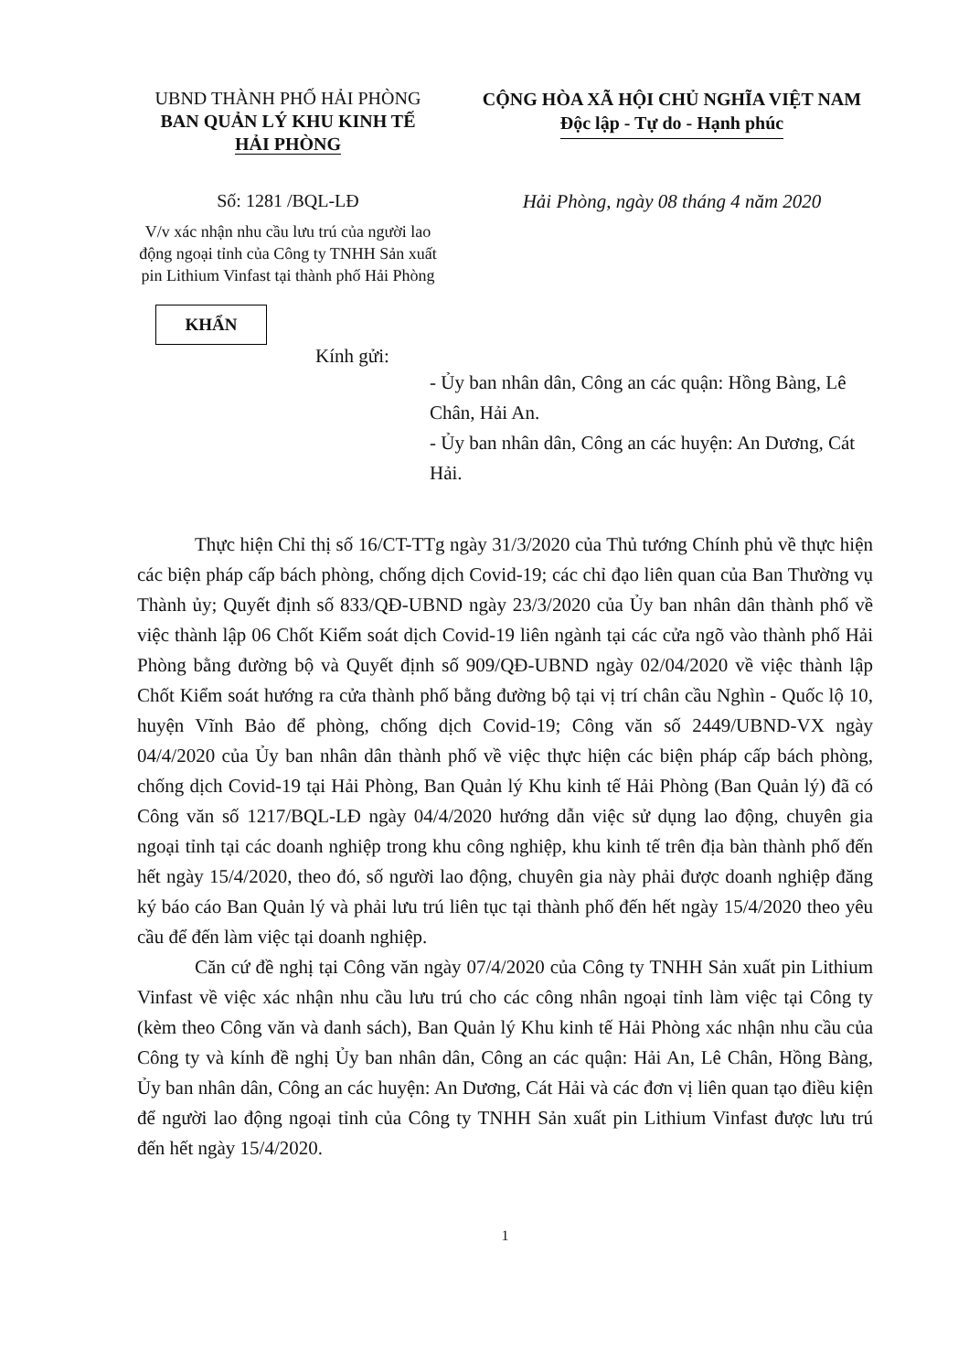UBND THÀNH PHỐ HẢI PHÒNG
BAN QUẢN LÝ KHU KINH TẾ
HẢI PHÒNG
CỘNG HÒA XÃ HỘI CHỦ NGHĨA VIỆT NAM
Độc lập - Tự do - Hạnh phúc
Số: 1281 /BQL-LĐ Hải Phòng, ngày 08 tháng 4 năm 2020
V/v xác nhận nhu cầu lưu trú của người lao động ngoại tỉnh của Công ty TNHH Sản xuất pin Lithium Vinfast tại thành phố Hải Phòng
KHẨN
Kính gửi:
- Ủy ban nhân dân, Công an các quận: Hồng Bàng, Lê Chân, Hải An.
- Ủy ban nhân dân, Công an các huyện: An Dương, Cát Hải.
Thực hiện Chỉ thị số 16/CT-TTg ngày 31/3/2020 của Thủ tướng Chính phủ về thực hiện các biện pháp cấp bách phòng, chống dịch Covid-19; các chỉ đạo liên quan của Ban Thường vụ Thành ủy; Quyết định số 833/QĐ-UBND ngày 23/3/2020 của Ủy ban nhân dân thành phố về việc thành lập 06 Chốt Kiểm soát dịch Covid-19 liên ngành tại các cửa ngõ vào thành phố Hải Phòng bằng đường bộ và Quyết định số 909/QĐ-UBND ngày 02/04/2020 về việc thành lập Chốt Kiểm soát hướng ra cửa thành phố bằng đường bộ tại vị trí chân cầu Nghìn - Quốc lộ 10, huyện Vĩnh Bảo để phòng, chống dịch Covid-19; Công văn số 2449/UBND-VX ngày 04/4/2020 của Ủy ban nhân dân thành phố về việc thực hiện các biện pháp cấp bách phòng, chống dịch Covid-19 tại Hải Phòng, Ban Quản lý Khu kinh tế Hải Phòng (Ban Quản lý) đã có Công văn số 1217/BQL-LĐ ngày 04/4/2020 hướng dẫn việc sử dụng lao động, chuyên gia ngoại tỉnh tại các doanh nghiệp trong khu công nghiệp, khu kinh tế trên địa bàn thành phố đến hết ngày 15/4/2020, theo đó, số người lao động, chuyên gia này phải được doanh nghiệp đăng ký báo cáo Ban Quản lý và phải lưu trú liên tục tại thành phố đến hết ngày 15/4/2020 theo yêu cầu để đến làm việc tại doanh nghiệp.
Căn cứ đề nghị tại Công văn ngày 07/4/2020 của Công ty TNHH Sản xuất pin Lithium Vinfast về việc xác nhận nhu cầu lưu trú cho các công nhân ngoại tỉnh làm việc tại Công ty (kèm theo Công văn và danh sách), Ban Quản lý Khu kinh tế Hải Phòng xác nhận nhu cầu của Công ty và kính đề nghị Ủy ban nhân dân, Công an các quận: Hải An, Lê Chân, Hồng Bàng, Ủy ban nhân dân, Công an các huyện: An Dương, Cát Hải và các đơn vị liên quan tạo điều kiện để người lao động ngoại tỉnh của Công ty TNHH Sản xuất pin Lithium Vinfast được lưu trú đến hết ngày 15/4/2020.
1